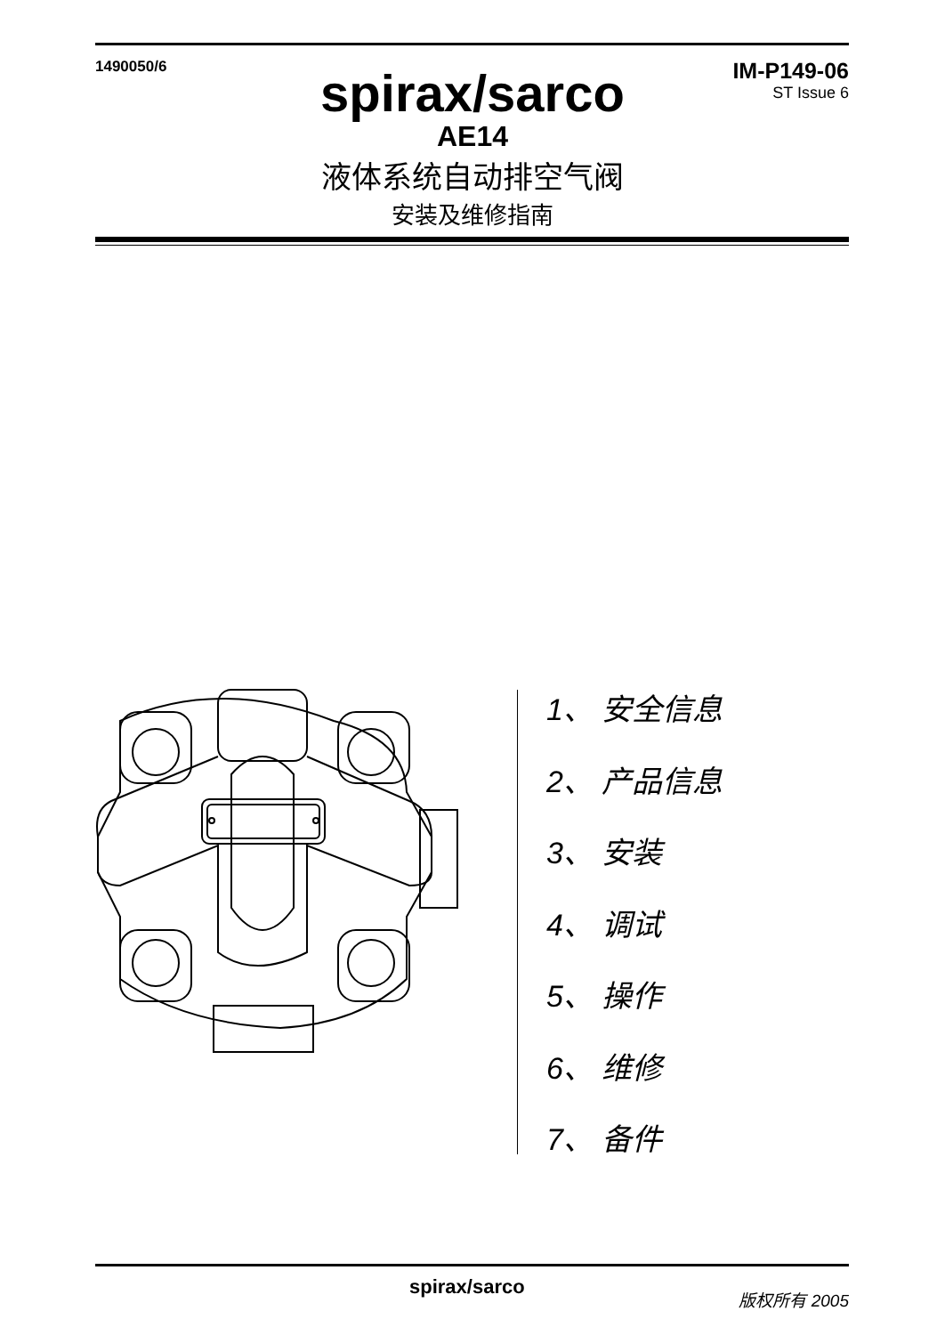1490050/6
IM-P149-06
ST Issue 6
spirax/sarco
AE14
液体系统自动排空气阀
安装及维修指南
1、 安全信息
2、 产品信息
3、 安装
4、 调试
5、 操作
6、 维修
7、 备件
spirax/sarco 版权所有 2005